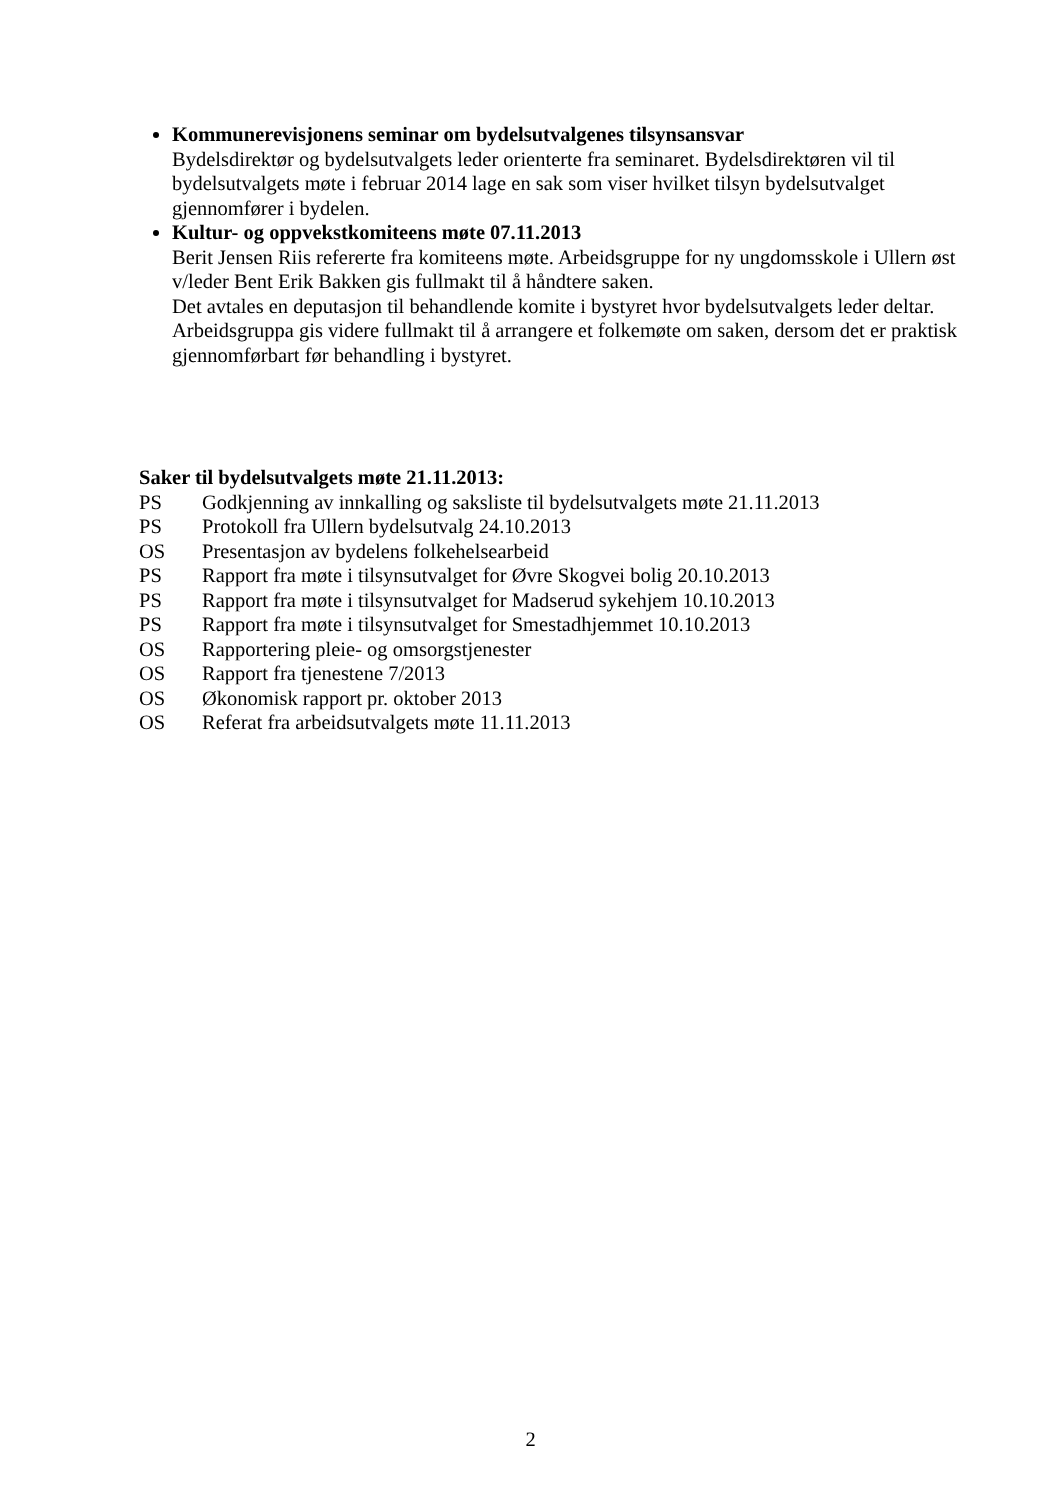Kommunerevisjonens seminar om bydelsutvalgenes tilsynsansvar
Bydelsdirektør og bydelsutvalgets leder orienterte fra seminaret. Bydelsdirektøren vil til bydelsutvalgets møte i februar 2014 lage en sak som viser hvilket tilsyn bydelsutvalget gjennomfører i bydelen.
Kultur- og oppvekstkomiteens møte 07.11.2013
Berit Jensen Riis refererte fra komiteens møte. Arbeidsgruppe for ny ungdomsskole i Ullern øst v/leder Bent Erik Bakken gis fullmakt til å håndtere saken.
Det avtales en deputasjon til behandlende komite i bystyret hvor bydelsutvalgets leder deltar.
Arbeidsgruppa gis videre fullmakt til å arrangere et folkemøte om saken, dersom det er praktisk gjennomførbart før behandling i bystyret.
Saker til bydelsutvalgets møte 21.11.2013:
| PS | Godkjenning av innkalling og saksliste til bydelsutvalgets møte 21.11.2013 |
| PS | Protokoll fra Ullern bydelsutvalg 24.10.2013 |
| OS | Presentasjon av bydelens folkehelsearbeid |
| PS | Rapport fra møte i tilsynsutvalget for Øvre Skogvei bolig 20.10.2013 |
| PS | Rapport fra møte i tilsynsutvalget for Madserud sykehjem 10.10.2013 |
| PS | Rapport fra møte i tilsynsutvalget for Smestadhjemmet 10.10.2013 |
| OS | Rapportering pleie- og omsorgstjenester |
| OS | Rapport fra tjenestene 7/2013 |
| OS | Økonomisk rapport pr. oktober 2013 |
| OS | Referat fra arbeidsutvalgets møte 11.11.2013 |
2